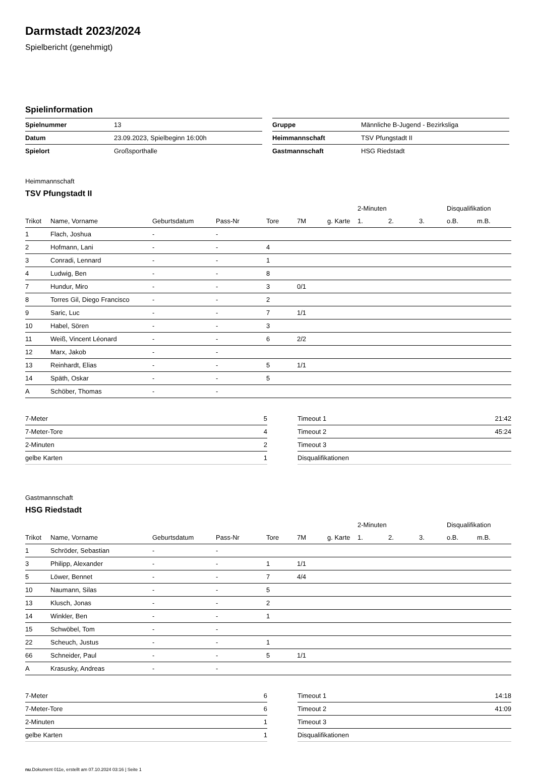Darmstadt 2023/2024
Spielbericht (genehmigt)
Spielinformation
| Spielnummer | 13 |
| Datum | 23.09.2023, Spielbeginn 16:00h |
| Spielort | Großsporthalle |
| Gruppe | Männliche B-Jugend - Bezirksliga |
| Heimmannschaft | TSV Pfungstadt II |
| Gastmannschaft | HSG Riedstadt |
Heimmannschaft
TSV Pfungstadt II
| | | | | | | | 2-Minuten | | | Disqualifikation | |
| Trikot | Name, Vorname | Geburtsdatum | Pass-Nr | Tore | 7M | g. Karte | 1. | 2. | 3. | o.B. | m.B. |
| 1 | Flach, Joshua | - | - | | | | | | | | |
| 2 | Hofmann, Lani | - | - | 4 | | | | | | | |
| 3 | Conradi, Lennard | - | - | 1 | | | | | | | |
| 4 | Ludwig, Ben | - | - | 8 | | | | | | | |
| 7 | Hundur, Miro | - | - | 3 | 0/1 | | | | | | |
| 8 | Torres Gil, Diego Francisco | - | - | 2 | | | | | | | |
| 9 | Saric, Luc | - | - | 7 | 1/1 | | | | | | |
| 10 | Habel, Sören | - | - | 3 | | | | | | | |
| 11 | Weiß, Vincent Léonard | - | - | 6 | 2/2 | | | | | | |
| 12 | Marx, Jakob | - | - | | | | | | | | |
| 13 | Reinhardt, Elias | - | - | 5 | 1/1 | | | | | | |
| 14 | Späth, Oskar | - | - | 5 | | | | | | | |
| A | Schöber, Thomas | - | - | | | | | | | | |
| 7-Meter | 5 |
| 7-Meter-Tore | 4 |
| 2-Minuten | 2 |
| gelbe Karten | 1 |
| Timeout 1 | 21:42 |
| Timeout 2 | 45:24 |
| Timeout 3 | |
| Disqualifikationen | |
Gastmannschaft
HSG Riedstadt
| | | | | | | | 2-Minuten | | | Disqualifikation | |
| Trikot | Name, Vorname | Geburtsdatum | Pass-Nr | Tore | 7M | g. Karte | 1. | 2. | 3. | o.B. | m.B. |
| 1 | Schröder, Sebastian | - | - | | | | | | | | |
| 3 | Philipp, Alexander | - | - | 1 | 1/1 | | | | | | |
| 5 | Löwer, Bennet | - | - | 7 | 4/4 | | | | | | |
| 10 | Naumann, Silas | - | - | 5 | | | | | | | |
| 13 | Klusch, Jonas | - | - | 2 | | | | | | | |
| 14 | Winkler, Ben | - | - | 1 | | | | | | | |
| 15 | Schwöbel, Tom | - | - | | | | | | | | |
| 22 | Scheuch, Justus | - | - | 1 | | | | | | | |
| 66 | Schneider, Paul | - | - | 5 | 1/1 | | | | | | |
| A | Krasusky, Andreas | - | - | | | | | | | | |
| 7-Meter | 6 |
| 7-Meter-Tore | 6 |
| 2-Minuten | 1 |
| gelbe Karten | 1 |
| Timeout 1 | 14:18 |
| Timeout 2 | 41:09 |
| Timeout 3 | |
| Disqualifikationen | |
nu.Dokument 011e, erstellt am 07.10.2024 03:16 | Seite 1